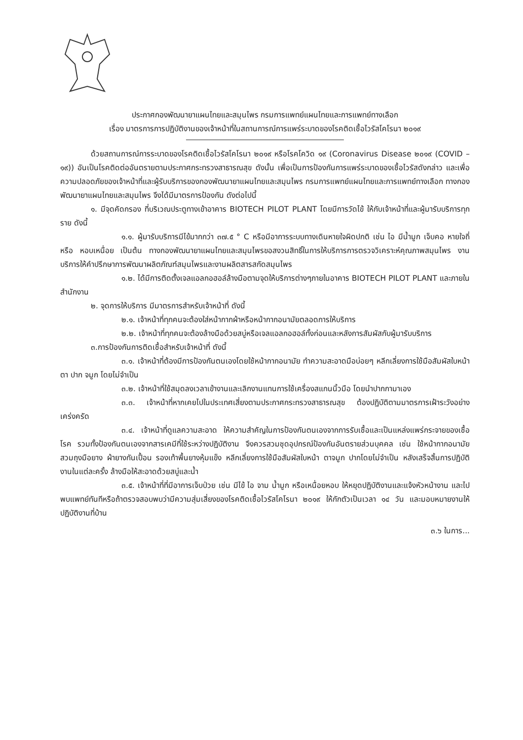ประกาศกองพัฒนายาแผนไทยและสมุนไพร กรมการแพทย์แผนไทยและการแพทย์ทางเลือก
เรื่อง มาตรการการปฏิบัติงานของเจ้าหน้าที่ในสถานการณ์การแพร่ระบาดของโรคติดเชื้อไวรัสโคโรนา ๒๐๑๙
ด้วยสถานการณ์การระบาดของโรคติดเชื้อไวรัสโคโรนา ๒๐๑๙ หรือโรคโควิด ๑๙ (Coronavirus Disease ๒๐๑๙ (COVID – ๑๙)) อันเป็นโรคติดต่ออันตรายตามประกาศกระทรวงสาธารณสุข ดังนั้น เพื่อเป็นการป้องกันการแพร่ระบาดของเชื้อไวรัสดังกล่าว และเพื่อความปลอดภัยของเจ้าหน้าที่และผู้รับบริการของกองพัฒนายาแผนไทยและสมุนไพร กรมการแพทย์แผนไทยและการแพทย์ทางเลือก ทางกองพัฒนายาแผนไทยและสมุนไพร จึงได้มีมาตรการป้องกัน ดังต่อไปนี้
๑. มีจุดคัดกรอง ที่บริเวณประตูทางเข้าอาคาร BIOTECH PILOT PLANT โดยมีการวัดไข้ ให้กับเจ้าหน้าที่และผู้มารับบริการทุกราย ดังนี้
๑.๑. ผู้มารับบริการมีไข้มากกว่า ๓๗.๕ ° C หรือมีอาการระบบทางเดินหายใจผิดปกติ เช่น ไอ มีน้ำมูก เจ็บคอ หายใจถี่ หรือ หอบเหนื่อย เป็นต้น ทางกองพัฒนายาแผนไทยและสมุนไพรขอสงวนสิทธิ์ในการให้บริการการตรวจวิเคราะห์คุณภาพสมุนไพร งานบริการให้คำปรึกษาการพัฒนาผลิตภัณฑ์สมุนไพรและงานผลิตสารสกัดสมุนไพร
๑.๒. ได้มีการติดตั้งเจลแอลกอฮอล์ล้างมือตามจุดให้บริการต่างๆภายในอาคาร BIOTECH PILOT PLANT และภายในสำนักงาน
๒. จุดการให้บริการ มีมาตรการสำหรับเจ้าหน้าที่ ดังนี้
๒.๑. เจ้าหน้าที่ทุกคนจะต้องใส่หน้ากากผ้าหรือหน้ากากอนามัยตลอดการให้บริการ
๒.๒. เจ้าหน้าที่ทุกคนจะต้องล้างมือด้วยสบู่หรือเจลแอลกอฮอล์ทั้งก่อนและหลังการสัมผัสกับผู้มารับบริการ
๓.การป้องกันการติดเชื้อสำหรับเจ้าหน้าที่ ดังนี้
๓.๑. เจ้าหน้าที่ต้องมีการป้องกันตนเองโดยใช้หน้ากากอนามัย ทำความสะอาดมือบ่อยๆ หลีกเลี่ยงการใช้มือสัมผัสใบหน้า ตา ปาก จมูก โดยไม่จำเป็น
๓.๒. เจ้าหน้าที่ใช้สมุดลงเวลาเข้างานและเลิกงานแทนการใช้เครื่องสแกนนิ้วมือ โดยนำปากกามาเอง
๓.๓. เจ้าหน้าที่หากเคยไปในประเทศเสี่ยงตามประกาศกระทรวงสาธารณสุข ต้องปฏิบัติตามมาตรการเฝ้าระวังอย่างเคร่งครัด
๓.๔. เจ้าหน้าที่ดูแลความสะอาด ให้ความสำคัญในการป้องกันตนเองจากการรับเชื้อและเป็นแหล่งแพร่กระจายของเชื้อโรค รวมทั้งป้องกันตนเองจากสารเคมีที่ใช้ระหว่างปฏิบัติงาน จึงควรสวมชุดอุปกรณ์ป้องกันอันตรายส่วนบุคคล เช่น ใช้หน้ากากอนามัย สวมถุงมือยาง ผ้ายางกันเปื้อน รองเท้าพื้นยางหุ้มแข็ง หลีกเลี่ยงการใช้มือสัมผัสใบหน้า ตาจมูก ปากโดยไม่จำเป็น หลังเสร็จสิ้นการปฏิบัติงานในแต่ละครั้ง ล้างมือให้สะอาดด้วยสบู่และน้ำ
๓.๕. เจ้าหน้าที่ที่มีอาการเจ็บป่วย เช่น มีไข้ ไอ จาม น้ำมูก หรือเหนื่อยหอบ ให้หยุดปฏิบัติงานและแจ้งหัวหน้างาน และไปพบแพทย์ทันทีหรือถ้าตรวจสอบพบว่ามีความสุ่มเสี่ยงของโรคติดเชื้อไวรัสโคโรนา ๒๐๑๙ ให้กักตัวเป็นเวลา ๑๔ วัน และมอบหมายงานให้ปฏิบัติงานที่บ้าน
๓.๖ ในการ...